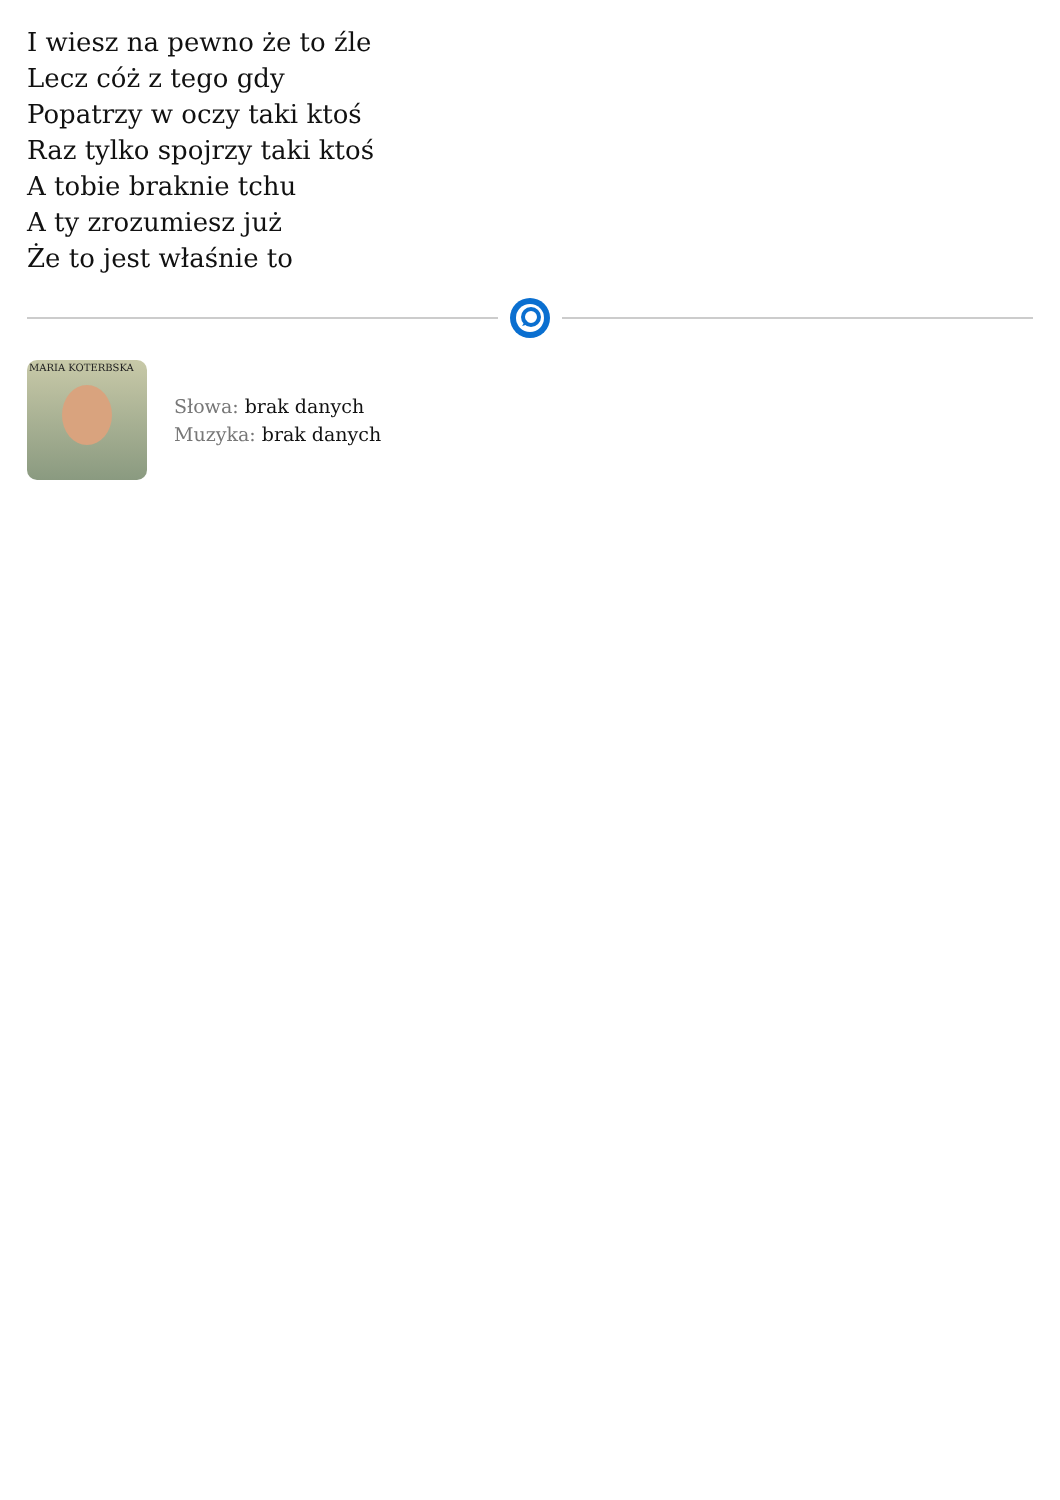I wiesz na pewno że to źle
Lecz cóż z tego gdy
Popatrzy w oczy taki ktoś
Raz tylko spojrzy taki ktoś
A tobie braknie tchu
A ty zrozumiesz już
Że to jest właśnie to
MARIA KOTERBSKA
Słowa: brak danych
Muzyka: brak danych